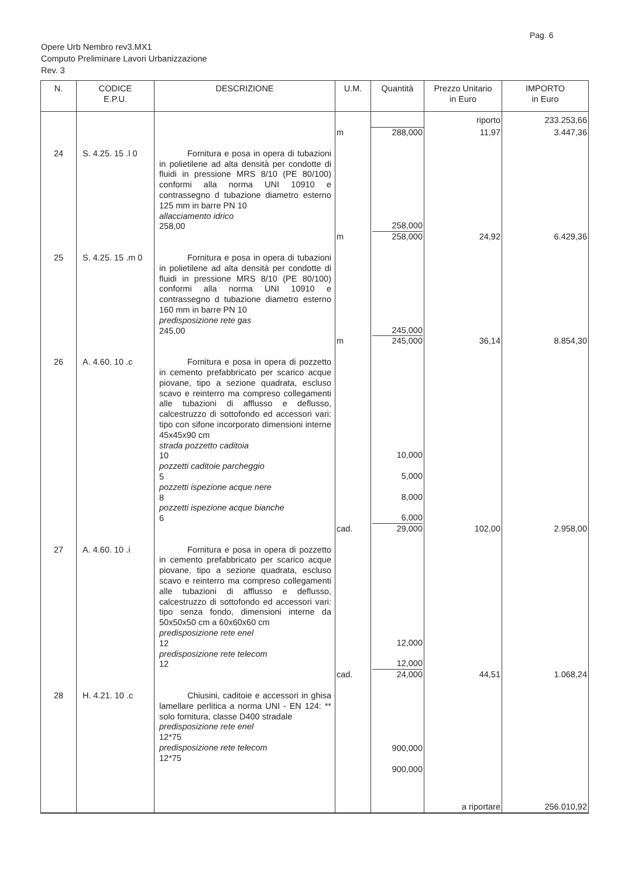Pag. 6
Opere Urb Nembro rev3.MX1
Computo Preliminare Lavori Urbanizzazione
Rev. 3
| N. | CODICE E.P.U. | DESCRIZIONE | U.M. | Quantità | Prezzo Unitario in Euro | IMPORTO in Euro |
| --- | --- | --- | --- | --- | --- | --- |
| | | | | | riporto | 233.253,66 |
| | | | m | 288,000 | 11,97 | 3.447,36 |
| 24 | S. 4.25. 15 .l 0 | Fornitura e posa in opera di tubazioni in polietilene ad alta densità per condotte di fluidi in pressione MRS 8/10 (PE 80/100) conformi alla norma UNI 10910 e contrassegno d tubazione diametro esterno 125 mm in barre PN 10 allacciamento idrico 258,00 | m | 258,000 258,000 | 24,92 | 6.429,36 |
| 25 | S. 4.25. 15 .m 0 | Fornitura e posa in opera di tubazioni in polietilene ad alta densità per condotte di fluidi in pressione MRS 8/10 (PE 80/100) conformi alla norma UNI 10910 e contrassegno d tubazione diametro esterno 160 mm in barre PN 10 predisposizione rete gas 245,00 | m | 245,000 245,000 | 36,14 | 8.854,30 |
| 26 | A. 4.60. 10 .c | Fornitura e posa in opera di pozzetto in cemento prefabbricato per scarico acque piovane, tipo a sezione quadrata, escluso scavo e reinterro ma compreso collegamenti alle tubazioni di afflusso e deflusso, calcestruzzo di sottofondo ed accessori vari: tipo con sifone incorporato dimensioni interne 45x45x90 cm strada pozzetto caditoia 10 pozzetti caditoie parcheggio 5 pozzetti ispezione acque nere 8 pozzetti ispezione acque bianche 6 | cad. | 10,000 5,000 8,000 6,000 29,000 | 102,00 | 2.958,00 |
| 27 | A. 4.60. 10 .i | Fornitura e posa in opera di pozzetto in cemento prefabbricato per scarico acque piovane, tipo a sezione quadrata, escluso scavo e reinterro ma compreso collegamenti alle tubazioni di afflusso e deflusso, calcestruzzo di sottofondo ed accessori vari: tipo senza fondo, dimensioni interne da 50x50x50 cm a 60x60x60 cm predisposizione rete enel 12 predisposizione rete telecom 12 | cad. | 12,000 12,000 24,000 | 44,51 | 1.068,24 |
| 28 | H. 4.21. 10 .c | Chiusini, caditoie e accessori in ghisa lamellare perlitica a norma UNI - EN 124: ** solo fornitura, classe D400 stradale predisposizione rete enel 12*75 predisposizione rete telecom 12*75 | | 900,000 900,000 | | |
| | | | | | a riportare | 256.010,92 |